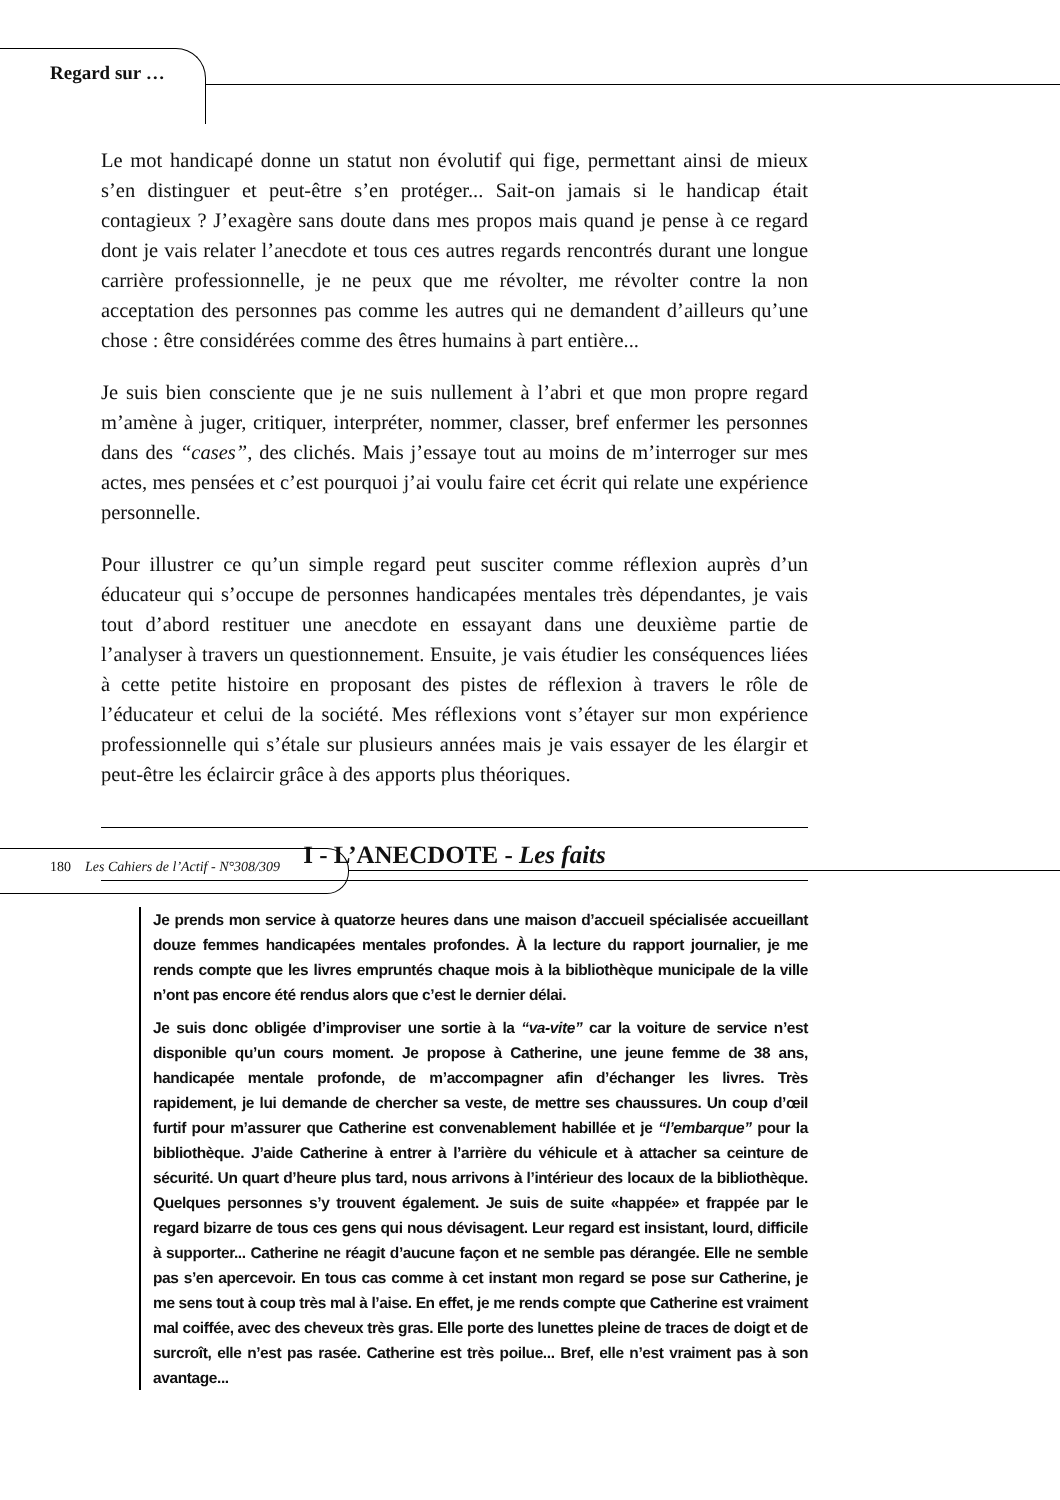Regard sur …
Le mot handicapé donne un statut non évolutif qui fige, permettant ainsi de mieux s’en distinguer et peut-être s’en protéger... Sait-on jamais si le handicap était contagieux ? J’exagère sans doute dans mes propos mais quand je pense à ce regard dont je vais relater l’anecdote et tous ces autres regards rencontrés durant une longue carrière professionnelle, je ne peux que me révolter, me révolter contre la non acceptation des personnes pas comme les autres qui ne demandent d’ailleurs qu’une chose : être considérées comme des êtres humains à part entière...
Je suis bien consciente que je ne suis nullement à l’abri et que mon propre regard m’amène à juger, critiquer, interpréter, nommer, classer, bref enfermer les personnes dans des “cases”, des clichés. Mais j’essaye tout au moins de m’interroger sur mes actes, mes pensées et c’est pourquoi j’ai voulu faire cet écrit qui relate une expérience personnelle.
Pour illustrer ce qu’un simple regard peut susciter comme réflexion auprès d’un éducateur qui s’occupe de personnes handicapées mentales très dépendantes, je vais tout d’abord restituer une anecdote en essayant dans une deuxième partie de l’analyser à travers un questionnement. Ensuite, je vais étudier les conséquences liées à cette petite histoire en proposant des pistes de réflexion à travers le rôle de l’éducateur et celui de la société. Mes réflexions vont s’étayer sur mon expérience professionnelle qui s’étale sur plusieurs années mais je vais essayer de les élargir et peut-être les éclaircir grâce à des apports plus théoriques.
I - L’ANECDOTE - Les faits
Je prends mon service à quatorze heures dans une maison d’accueil spécialisée accueillant douze femmes handicapées mentales profondes. À la lecture du rapport journalier, je me rends compte que les livres empruntés chaque mois à la bibliothèque municipale de la ville n’ont pas encore été rendus alors que c’est le dernier délai.
Je suis donc obligée d’improviser une sortie à la “va-vite” car la voiture de service n’est disponible qu’un cours moment. Je propose à Catherine, une jeune femme de 38 ans, handicapée mentale profonde, de m’accompagner afin d’échanger les livres. Très rapidement, je lui demande de chercher sa veste, de mettre ses chaussures. Un coup d’œil furtif pour m’assurer que Catherine est convenablement habillée et je “l’embarque” pour la bibliothèque. J’aide Catherine à entrer à l’arrière du véhicule et à attacher sa ceinture de sécurité. Un quart d’heure plus tard, nous arrivons à l’intérieur des locaux de la bibliothèque. Quelques personnes s’y trouvent également. Je suis de suite «happée» et frappée par le regard bizarre de tous ces gens qui nous dévisagent. Leur regard est insistant, lourd, difficile à supporter... Catherine ne réagit d’aucune façon et ne semble pas dérangée. Elle ne semble pas s’en apercevoir. En tous cas comme à cet instant mon regard se pose sur Catherine, je me sens tout à coup très mal à l’aise. En effet, je me rends compte que Catherine est vraiment mal coiffée, avec des cheveux très gras. Elle porte des lunettes pleine de traces de doigt et de surcroît, elle n’est pas rasée. Catherine est très poilue... Bref, elle n’est vraiment pas à son avantage...
180 Les Cahiers de l’Actif - N°308/309